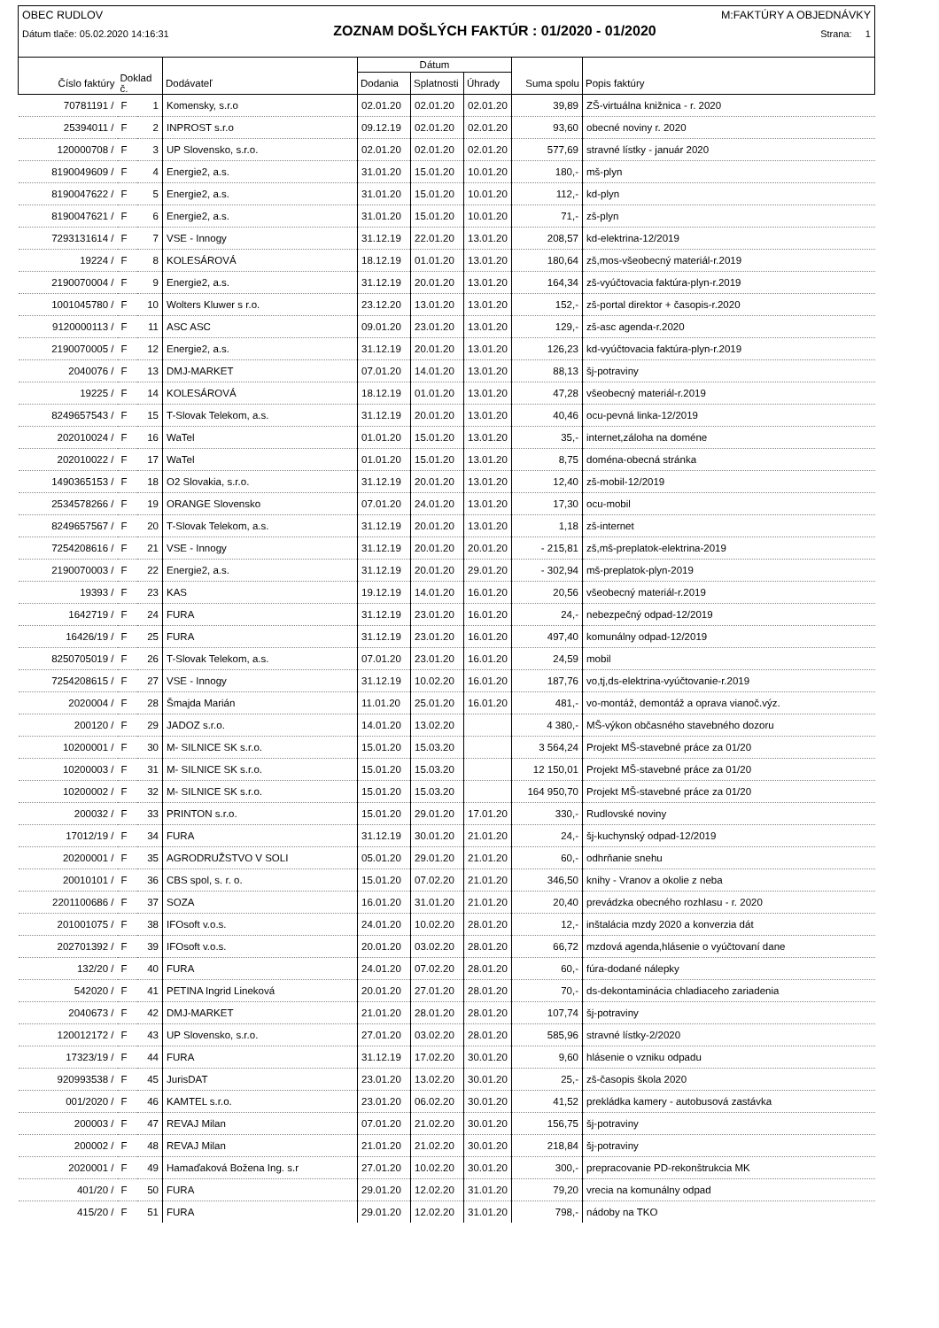OBEC RUDLOV M:FAKTÚRY A OBJEDNÁVKY
Dátum tlače: 05.02.2020 14:16:31 ZOZNAM DOŠLÝCH FAKTÚR : 01/2020 - 01/2020 Strana: 1
| | | | | Dátum | | | | |
| --- | --- | --- | --- | --- | --- | --- | --- | --- |
| Číslo faktúry | Doklad č. | | Dodávateľ | Dodania | Splatnosti | Úhrady | Suma spolu | Popis faktúry |
| 70781191 / | F | 1 | Komensky, s.r.o | 02.01.20 | 02.01.20 | 02.01.20 | 39,89 | ZŠ-virtuálna knižnica - r. 2020 |
| 25394011 / | F | 2 | INPROST s.r.o | 09.12.19 | 02.01.20 | 02.01.20 | 93,60 | obecné noviny r. 2020 |
| 120000708 / | F | 3 | UP Slovensko, s.r.o. | 02.01.20 | 02.01.20 | 02.01.20 | 577,69 | stravné lístky - január 2020 |
| 8190049609 / | F | 4 | Energie2, a.s. | 31.01.20 | 15.01.20 | 10.01.20 | 180,- | mš-plyn |
| 8190047622 / | F | 5 | Energie2, a.s. | 31.01.20 | 15.01.20 | 10.01.20 | 112,- | kd-plyn |
| 8190047621 / | F | 6 | Energie2, a.s. | 31.01.20 | 15.01.20 | 10.01.20 | 71,- | zš-plyn |
| 7293131614 / | F | 7 | VSE - Innogy | 31.12.19 | 22.01.20 | 13.01.20 | 208,57 | kd-elektrina-12/2019 |
| 19224 / | F | 8 | KOLESÁROVÁ | 18.12.19 | 01.01.20 | 13.01.20 | 180,64 | zš,mos-všeobecný materiál-r.2019 |
| 2190070004 / | F | 9 | Energie2, a.s. | 31.12.19 | 20.01.20 | 13.01.20 | 164,34 | zš-vyúčtovacia faktúra-plyn-r.2019 |
| 1001045780 / | F | 10 | Wolters Kluwer s r.o. | 23.12.20 | 13.01.20 | 13.01.20 | 152,- | zš-portal direktor + časopis-r.2020 |
| 9120000113 / | F | 11 | ASC ASC | 09.01.20 | 23.01.20 | 13.01.20 | 129,- | zš-asc agenda-r.2020 |
| 2190070005 / | F | 12 | Energie2, a.s. | 31.12.19 | 20.01.20 | 13.01.20 | 126,23 | kd-vyúčtovacia faktúra-plyn-r.2019 |
| 2040076 / | F | 13 | DMJ-MARKET | 07.01.20 | 14.01.20 | 13.01.20 | 88,13 | šj-potraviny |
| 19225 / | F | 14 | KOLESÁROVÁ | 18.12.19 | 01.01.20 | 13.01.20 | 47,28 | všeobecný materiál-r.2019 |
| 8249657543 / | F | 15 | T-Slovak Telekom, a.s. | 31.12.19 | 20.01.20 | 13.01.20 | 40,46 | ocu-pevná linka-12/2019 |
| 202010024 / | F | 16 | WaTel | 01.01.20 | 15.01.20 | 13.01.20 | 35,- | internet,záloha na doméne |
| 202010022 / | F | 17 | WaTel | 01.01.20 | 15.01.20 | 13.01.20 | 8,75 | doména-obecná stránka |
| 1490365153 / | F | 18 | O2 Slovakia, s.r.o. | 31.12.19 | 20.01.20 | 13.01.20 | 12,40 | zš-mobil-12/2019 |
| 2534578266 / | F | 19 | ORANGE Slovensko | 07.01.20 | 24.01.20 | 13.01.20 | 17,30 | ocu-mobil |
| 8249657567 / | F | 20 | T-Slovak Telekom, a.s. | 31.12.19 | 20.01.20 | 13.01.20 | 1,18 | zš-internet |
| 7254208616 / | F | 21 | VSE - Innogy | 31.12.19 | 20.01.20 | 20.01.20 | - 215,81 | zš,mš-preplatok-elektrina-2019 |
| 2190070003 / | F | 22 | Energie2, a.s. | 31.12.19 | 20.01.20 | 29.01.20 | - 302,94 | mš-preplatok-plyn-2019 |
| 19393 / | F | 23 | KAS | 19.12.19 | 14.01.20 | 16.01.20 | 20,56 | všeobecný materiál-r.2019 |
| 1642719 / | F | 24 | FURA | 31.12.19 | 23.01.20 | 16.01.20 | 24,- | nebezpečný odpad-12/2019 |
| 16426/19 / | F | 25 | FURA | 31.12.19 | 23.01.20 | 16.01.20 | 497,40 | komunálny odpad-12/2019 |
| 8250705019 / | F | 26 | T-Slovak Telekom, a.s. | 07.01.20 | 23.01.20 | 16.01.20 | 24,59 | mobil |
| 7254208615 / | F | 27 | VSE - Innogy | 31.12.19 | 10.02.20 | 16.01.20 | 187,76 | vo,tj,ds-elektrina-vyúčtovanie-r.2019 |
| 2020004 / | F | 28 | Šmajda Marián | 11.01.20 | 25.01.20 | 16.01.20 | 481,- | vo-montáž, demontáž a oprava vianoč.výz. |
| 200120 / | F | 29 | JADOZ s.r.o. | 14.01.20 | 13.02.20 | | 4 380,- | MŠ-výkon občasného stavebného dozoru |
| 10200001 / | F | 30 | M- SILNICE SK s.r.o. | 15.01.20 | 15.03.20 | | 3 564,24 | Projekt MŠ-stavebné práce za 01/20 |
| 10200003 / | F | 31 | M- SILNICE SK s.r.o. | 15.01.20 | 15.03.20 | | 12 150,01 | Projekt MŠ-stavebné práce za 01/20 |
| 10200002 / | F | 32 | M- SILNICE SK s.r.o. | 15.01.20 | 15.03.20 | | 164 950,70 | Projekt MŠ-stavebné práce za 01/20 |
| 200032 / | F | 33 | PRINTON s.r.o. | 15.01.20 | 29.01.20 | 17.01.20 | 330,- | Rudlovské noviny |
| 17012/19 / | F | 34 | FURA | 31.12.19 | 30.01.20 | 21.01.20 | 24,- | šj-kuchynský odpad-12/2019 |
| 20200001 / | F | 35 | AGRODRUŽSTVO V SOLI | 05.01.20 | 29.01.20 | 21.01.20 | 60,- | odhrňanie snehu |
| 20010101 / | F | 36 | CBS spol, s. r. o. | 15.01.20 | 07.02.20 | 21.01.20 | 346,50 | knihy - Vranov a okolie z neba |
| 2201100686 / | F | 37 | SOZA | 16.01.20 | 31.01.20 | 21.01.20 | 20,40 | prevádzka obecného rozhlasu - r. 2020 |
| 201001075 / | F | 38 | IFOsoft v.o.s. | 24.01.20 | 10.02.20 | 28.01.20 | 12,- | inštalácia mzdy 2020 a konverzia dát |
| 202701392 / | F | 39 | IFOsoft v.o.s. | 20.01.20 | 03.02.20 | 28.01.20 | 66,72 | mzdová agenda,hlásenie o vyúčtovaní dane |
| 132/20 / | F | 40 | FURA | 24.01.20 | 07.02.20 | 28.01.20 | 60,- | fúra-dodané nálepky |
| 542020 / | F | 41 | PETINA Ingrid Lineková | 20.01.20 | 27.01.20 | 28.01.20 | 70,- | ds-dekontaminácia chladiaceho zariadenia |
| 2040673 / | F | 42 | DMJ-MARKET | 21.01.20 | 28.01.20 | 28.01.20 | 107,74 | šj-potraviny |
| 120012172 / | F | 43 | UP Slovensko, s.r.o. | 27.01.20 | 03.02.20 | 28.01.20 | 585,96 | stravné lístky-2/2020 |
| 17323/19 / | F | 44 | FURA | 31.12.19 | 17.02.20 | 30.01.20 | 9,60 | hlásenie o vzniku odpadu |
| 920993538 / | F | 45 | JurisDAT | 23.01.20 | 13.02.20 | 30.01.20 | 25,- | zš-časopis škola 2020 |
| 001/2020 / | F | 46 | KAMTEL s.r.o. | 23.01.20 | 06.02.20 | 30.01.20 | 41,52 | prekládka kamery - autobusová zastávka |
| 200003 / | F | 47 | REVAJ Milan | 07.01.20 | 21.02.20 | 30.01.20 | 156,75 | šj-potraviny |
| 200002 / | F | 48 | REVAJ Milan | 21.01.20 | 21.02.20 | 30.01.20 | 218,84 | šj-potraviny |
| 2020001 / | F | 49 | Hamaďaková Božena Ing. s.r | 27.01.20 | 10.02.20 | 30.01.20 | 300,- | prepracovanie PD-rekonštrukcia MK |
| 401/20 / | F | 50 | FURA | 29.01.20 | 12.02.20 | 31.01.20 | 79,20 | vrecia na komunálny odpad |
| 415/20 / | F | 51 | FURA | 29.01.20 | 12.02.20 | 31.01.20 | 798,- | nádoby na TKO |